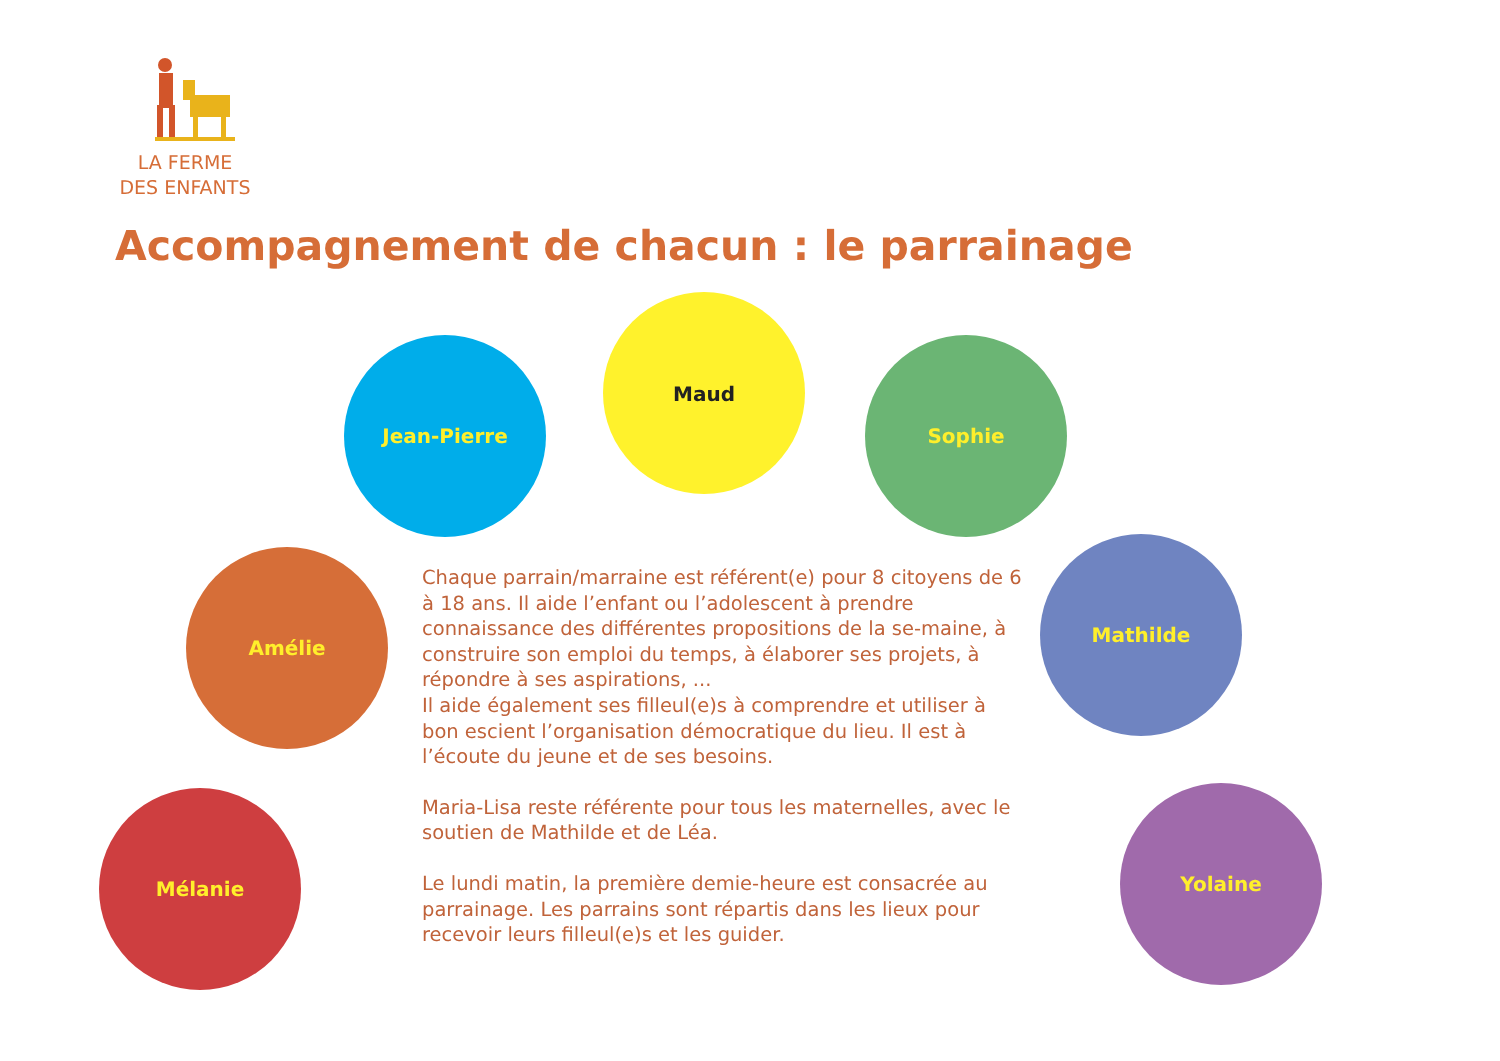LA FERME
DES ENFANTS
Accompagnement de chacun : le parrainage
Jean-Pierre
Maud
Sophie
Amélie
Mathilde
Mélanie Yolaine
Chaque parrain/marraine est référent(e) pour 8 citoyens de 6 à 18 ans. Il aide l’enfant ou l’adolescent à prendre connaissance des différentes propositions de la se-maine, à construire son emploi du temps, à élaborer ses projets, à répondre à ses aspirations, ...
Il aide également ses filleul(e)s à comprendre et utiliser à bon escient l’organisation démocratique du lieu. Il est à l’écoute du jeune et de ses besoins.
Maria-Lisa reste référente pour tous les maternelles, avec le soutien de Mathilde et de Léa.
Le lundi matin, la première demie-heure est consacrée au parrainage. Les parrains sont répartis dans les lieux pour recevoir leurs filleul(e)s et les guider.